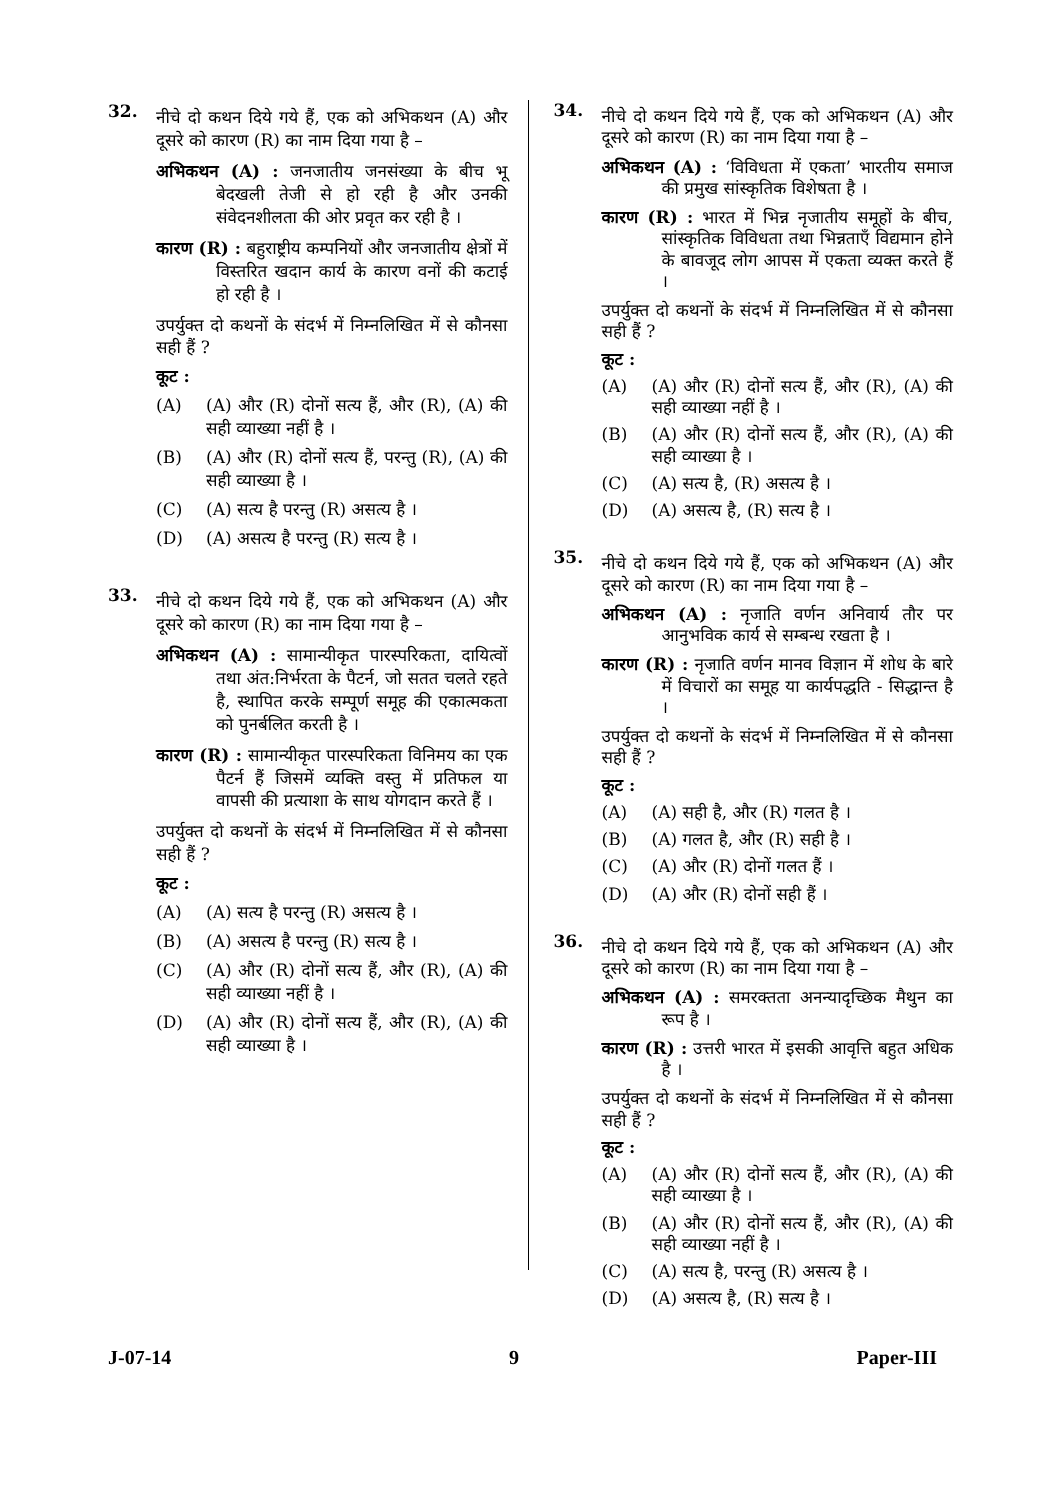32.
नीचे दो कथन दिये गये हैं, एक को अभिकथन (A) और दूसरे को कारण (R) का नाम दिया गया है –
अभिकथन (A) : जनजातीय जनसंख्या के बीच भू बेदखली तेजी से हो रही है और उनकी संवेदनशीलता की ओर प्रवृत कर रही है ।
कारण (R) : बहुराष्ट्रीय कम्पनियों और जनजातीय क्षेत्रों में विस्तरित खदान कार्य के कारण वनों की कटाई हो रही है ।
उपर्युक्त दो कथनों के संदर्भ में निम्नलिखित में से कौनसा सही हैं ?
कूट :
(A) (A) और (R) दोनों सत्य हैं, और (R), (A) की सही व्याख्या नहीं है ।
(B) (A) और (R) दोनों सत्य हैं, परन्तु (R), (A) की सही व्याख्या है ।
(C) (A) सत्य है परन्तु (R) असत्य है ।
(D) (A) असत्य है परन्तु (R) सत्य है ।
33.
नीचे दो कथन दिये गये हैं, एक को अभिकथन (A) और दूसरे को कारण (R) का नाम दिया गया है –
अभिकथन (A) : सामान्यीकृत पारस्परिकता, दायित्वों तथा अंत:निर्भरता के पैटर्न, जो सतत चलते रहते है, स्थापित करके सम्पूर्ण समूह की एकात्मकता को पुनर्बलित करती है ।
कारण (R) : सामान्यीकृत पारस्परिकता विनिमय का एक पैटर्न हैं जिसमें व्यक्ति वस्तु में प्रतिफल या वापसी की प्रत्याशा के साथ योगदान करते हैं ।
उपर्युक्त दो कथनों के संदर्भ में निम्नलिखित में से कौनसा सही हैं ?
कूट :
(A) (A) सत्य है परन्तु (R) असत्य है ।
(B) (A) असत्य है परन्तु (R) सत्य है ।
(C) (A) और (R) दोनों सत्य हैं, और (R), (A) की सही व्याख्या नहीं है ।
(D) (A) और (R) दोनों सत्य हैं, और (R), (A) की सही व्याख्या है ।
34.
नीचे दो कथन दिये गये हैं, एक को अभिकथन (A) और दूसरे को कारण (R) का नाम दिया गया है –
अभिकथन (A) : ‘विविधता में एकता’ भारतीय समाज की प्रमुख सांस्कृतिक विशेषता है ।
कारण (R) : भारत में भिन्न नृजातीय समूहों के बीच, सांस्कृतिक विविधता तथा भिन्नताएँ विद्यमान होने के बावजूद लोग आपस में एकता व्यक्त करते हैं ।
उपर्युक्त दो कथनों के संदर्भ में निम्नलिखित में से कौनसा सही हैं ?
कूट :
(A) (A) और (R) दोनों सत्य हैं, और (R), (A) की सही व्याख्या नहीं है ।
(B) (A) और (R) दोनों सत्य हैं, और (R), (A) की सही व्याख्या है ।
(C) (A) सत्य है, (R) असत्य है ।
(D) (A) असत्य है, (R) सत्य है ।
35.
नीचे दो कथन दिये गये हैं, एक को अभिकथन (A) और दूसरे को कारण (R) का नाम दिया गया है –
अभिकथन (A) : नृजाति वर्णन अनिवार्य तौर पर आनुभविक कार्य से सम्बन्ध रखता है ।
कारण (R) : नृजाति वर्णन मानव विज्ञान में शोध के बारे में विचारों का समूह या कार्यपद्धति - सिद्धान्त है ।
उपर्युक्त दो कथनों के संदर्भ में निम्नलिखित में से कौनसा सही हैं ?
कूट :
(A) (A) सही है, और (R) गलत है ।
(B) (A) गलत है, और (R) सही है ।
(C) (A) और (R) दोनों गलत हैं ।
(D) (A) और (R) दोनों सही हैं ।
36.
नीचे दो कथन दिये गये हैं, एक को अभिकथन (A) और दूसरे को कारण (R) का नाम दिया गया है –
अभिकथन (A) : समरक्तता अनन्यादृच्छिक मैथुन का रूप है ।
कारण (R) : उत्तरी भारत में इसकी आवृत्ति बहुत अधिक है ।
उपर्युक्त दो कथनों के संदर्भ में निम्नलिखित में से कौनसा सही हैं ?
कूट :
(A) (A) और (R) दोनों सत्य हैं, और (R), (A) की सही व्याख्या है ।
(B) (A) और (R) दोनों सत्य हैं, और (R), (A) की सही व्याख्या नहीं है ।
(C) (A) सत्य है, परन्तु (R) असत्य है ।
(D) (A) असत्य है, (R) सत्य है ।
J-07-14 9 Paper-III